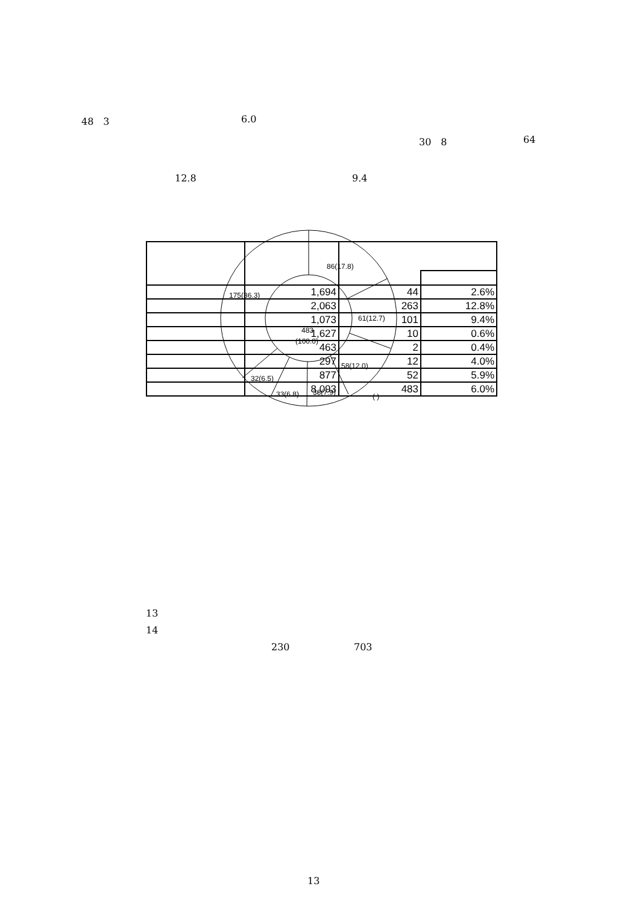48　3 6.0
30　8 64
12.8 9.4
86(17.8)
175(36.3)
61(12.7)
483
(100.0)
58(12.0)
32(6.5)
33(6.8)
38(7.9)
( )
| | 1,694 | 44 | 2.6% |
| | 2,063 | 263 | 12.8% |
| | 1,073 | 101 | 9.4% |
| | 1,627 | 10 | 0.6% |
| | 463 | 2 | 0.4% |
| | 297 | 12 | 4.0% |
| | 877 | 52 | 5.9% |
| | 8,093 | 483 | 6.0% |
13
14
230 703
13